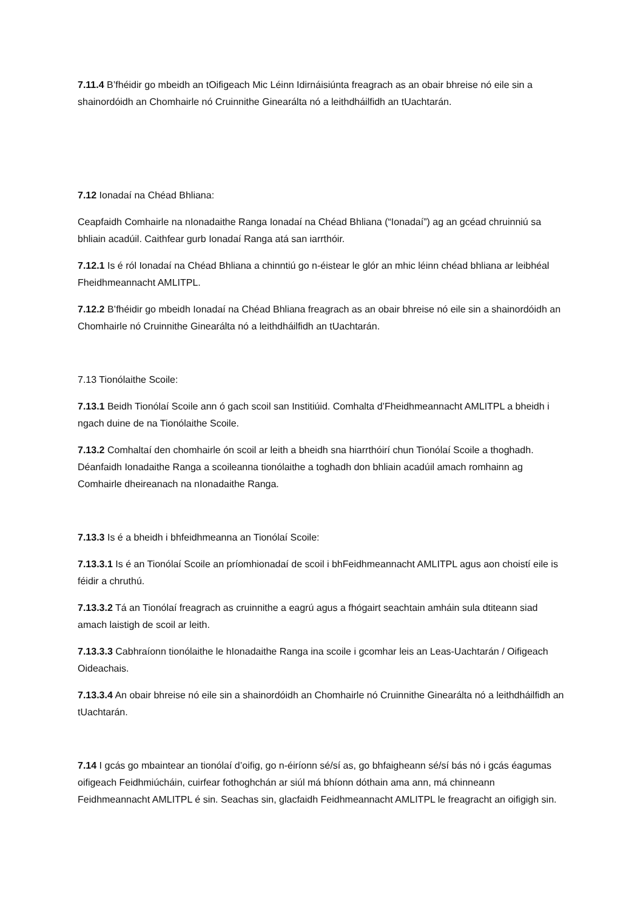7.11.4 B’fhéidir go mbeidh an tOifigeach Mic Léinn Idirnáisiúnta freagrach as an obair bhreise nó eile sin a shainordóidh an Chomhairle nó Cruinnithe Ginearálta nó a leithdháilfidh an tUachtarán.
7.12 Ionadaí na Chéad Bhliana:
Ceapfaidh Comhairle na nIonadaithe Ranga Ionadaí na Chéad Bhliana (“Ionadaí”) ag an gcéad chruinniú sa bhliain acadúil. Caithfear gurb Ionadaí Ranga atá san iarrthóir.
7.12.1 Is é ról Ionadaí na Chéad Bhliana a chinntiú go n-éistear le glór an mhic léinn chéad bhliana ar leibhéal Fheidhmeannacht AMLITPL.
7.12.2 B’fhéidir go mbeidh Ionadaí na Chéad Bhliana freagrach as an obair bhreise nó eile sin a shainordóidh an Chomhairle nó Cruinnithe Ginearálta nó a leithdháilfidh an tUachtarán.
7.13 Tionólaithe Scoile:
7.13.1 Beidh Tionólaí Scoile ann ó gach scoil san Institiúid. Comhalta d’Fheidhmeannacht AMLITPL a bheidh i ngach duine de na Tionólaithe Scoile.
7.13.2 Comhaltaí den chomhairle ón scoil ar leith a bheidh sna hiarrthóirí chun Tionólaí Scoile a thoghadh. Déanfaidh Ionadaithe Ranga a scoileanna tionólaithe a toghadh don bhliain acadúil amach romhainn ag Comhairle dheireanach na nIonadaithe Ranga.
7.13.3 Is é a bheidh i bhfeidhmeanna an Tionólaí Scoile:
7.13.3.1 Is é an Tionólaí Scoile an príomhionadaí de scoil i bhFeidhmeannacht AMLITPL agus aon choistí eile is féidir a chruthú.
7.13.3.2 Tá an Tionólaí freagrach as cruinnithe a eagrú agus a fhógairt seachtain amháin sula dtiteann siad amach laistigh de scoil ar leith.
7.13.3.3 Cabhraíonn tionólaithe le hIonadaithe Ranga ina scoile i gcomhar leis an Leas-Uachtarán / Oifigeach Oideachais.
7.13.3.4 An obair bhreise nó eile sin a shainordóidh an Chomhairle nó Cruinnithe Ginearálta nó a leithdháilfidh an tUachtarán.
7.14 I gcás go mbaintear an tionólaí d’oifig, go n-éiríonn sé/sí as, go bhfaigheann sé/sí bás nó i gcás éagumas oifigeach Feidhmiúcháin, cuirfear fothoghchán ar siúl má bhíonn dóthain ama ann, má chinneann Feidhmeannacht AMLITPL é sin. Seachas sin, glacfaidh Feidhmeannacht AMLITPL le freagracht an oifigigh sin.